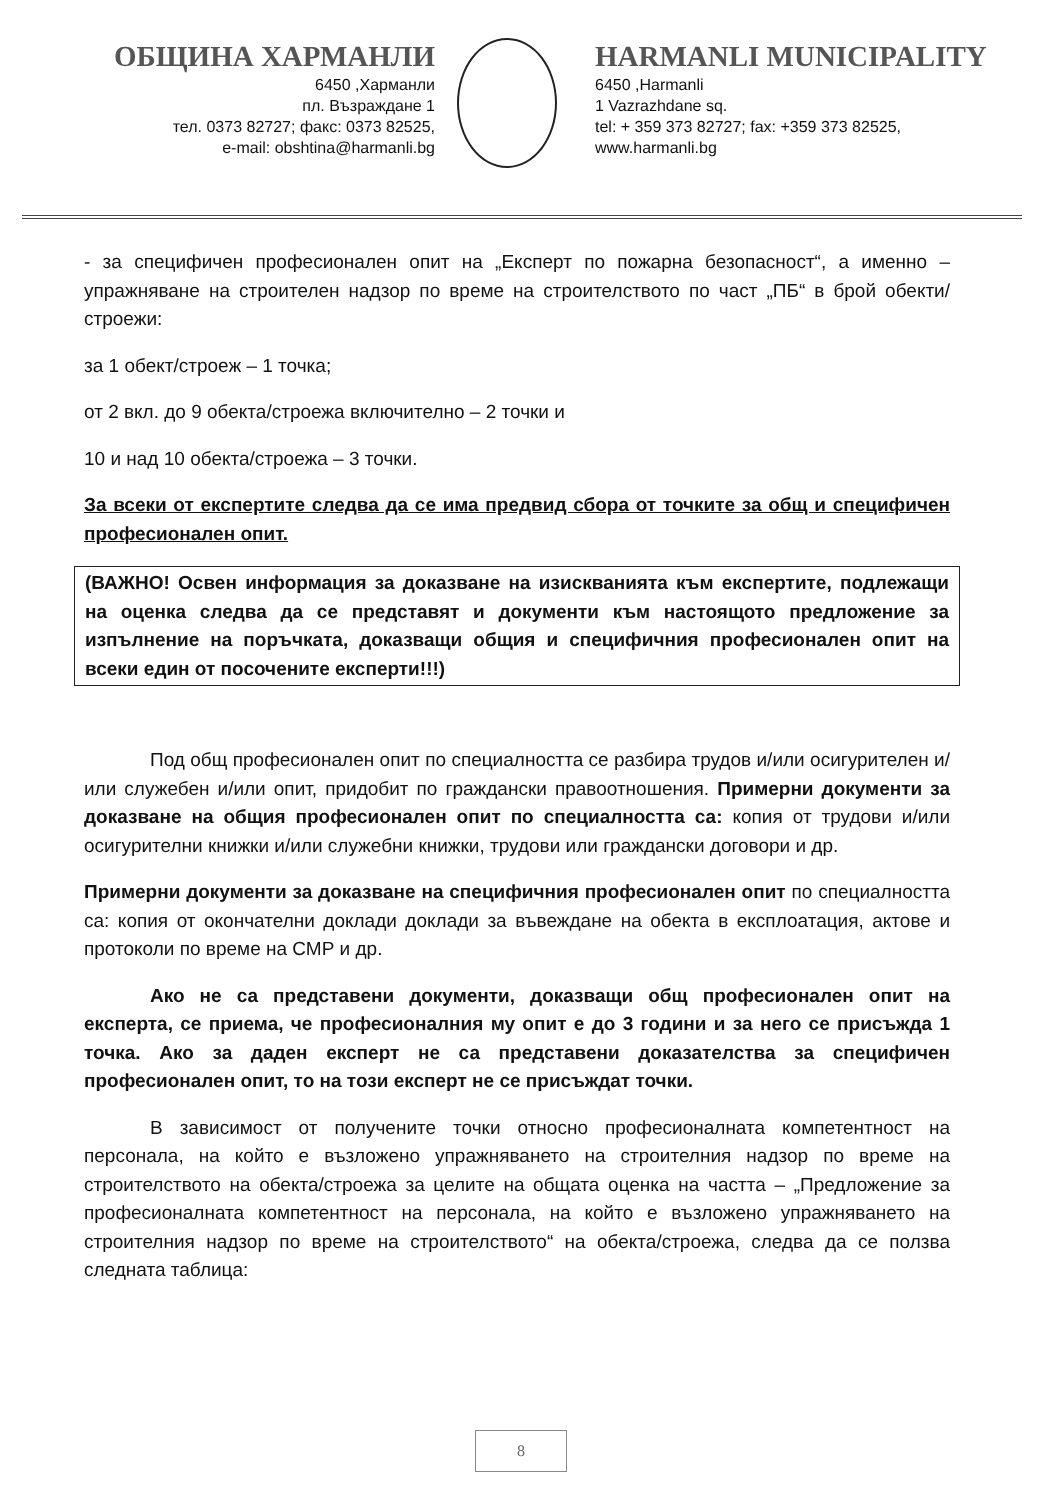ОБЩИНА ХАРМАНЛИ
6450 ,Харманли
пл. Възраждане 1
тел. 0373 82727; факс: 0373 82525,
e-mail: obshtina@harmanli.bg
HARMANLI MUNICIPALITY
6450 ,Harmanli
1 Vazrazhdane sq.
tel: + 359 373 82727; fax: +359 373 82525,
www.harmanli.bg
- за специфичен професионален опит на „Експерт по пожарна безопасност“, а именно – упражняване на строителен надзор по време на строителството по част „ПБ“ в брой обекти/строежи:
за 1 обект/строеж – 1 точка;
от 2 вкл. до 9 обекта/строежа включително – 2 точки и
10 и над 10 обекта/строежа – 3 точки.
За всеки от експертите следва да се има предвид сбора от точките за общ и специфичен професионален опит.
(ВАЖНО! Освен информация за доказване на изискванията към експертите, подлежащи на оценка следва да се представят и документи към настоящото предложение за изпълнение на поръчката, доказващи общия и специфичния професионален опит на всеки един от посочените експерти!!!)
Под общ професионален опит по специалността се разбира трудов и/или осигурителен и/или служебен и/или опит, придобит по граждански правоотношения. Примерни документи за доказване на общия професионален опит по специалността са: копия от трудови и/или осигурителни книжки и/или служебни книжки, трудови или граждански договори и др.
Примерни документи за доказване на специфичния професионален опит по специалността са: копия от окончателни доклади доклади за въвеждане на обекта в експлоатация, актове и протоколи по време на СМР и др.
Ако не са представени документи, доказващи общ професионален опит на експерта, се приема, че професионалния му опит е до 3 години и за него се присъжда 1 точка. Ако за даден експерт не са представени доказателства за специфичен професионален опит, то на този експерт не се присъждат точки.
В зависимост от получените точки относно професионалната компетентност на персонала, на който е възложено упражняването на строителния надзор по време на строителството на обекта/строежа за целите на общата оценка на частта – „Предложение за професионалната компетентност на персонала, на който е възложено упражняването на строителния надзор по време на строителството“ на обекта/строежа, следва да се ползва следната таблица:
8